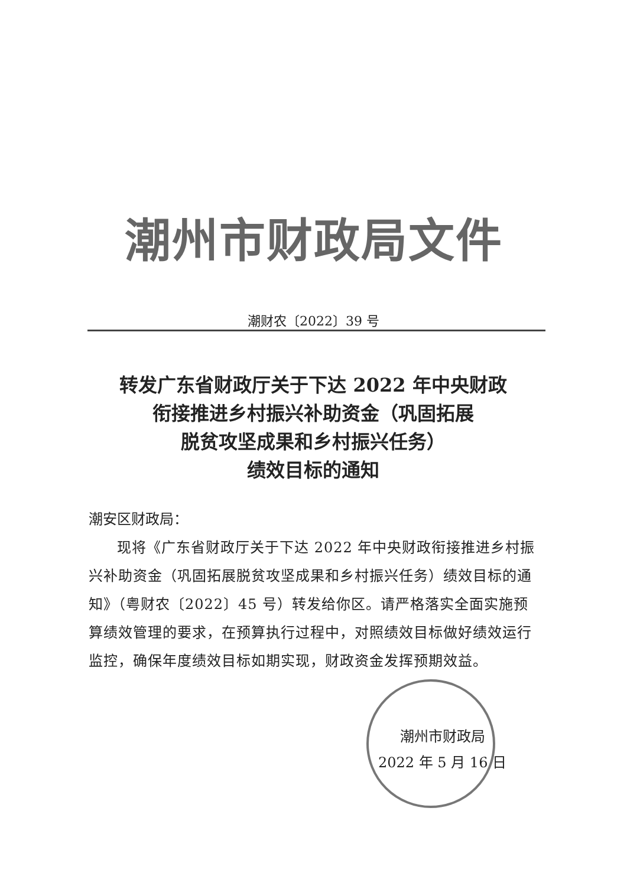潮州市财政局文件
潮财农〔2022〕39 号
转发广东省财政厅关于下达 2022 年中央财政
衔接推进乡村振兴补助资金（巩固拓展
脱贫攻坚成果和乡村振兴任务）
绩效目标的通知
潮安区财政局：
现将《广东省财政厅关于下达 2022 年中央财政衔接推进乡村振兴补助资金（巩固拓展脱贫攻坚成果和乡村振兴任务）绩效目标的通知》（粤财农〔2022〕45 号）转发给你区。请严格落实全面实施预算绩效管理的要求，在预算执行过程中，对照绩效目标做好绩效运行监控，确保年度绩效目标如期实现，财政资金发挥预期效益。
潮州市财政局
2022 年 5 月 16 日